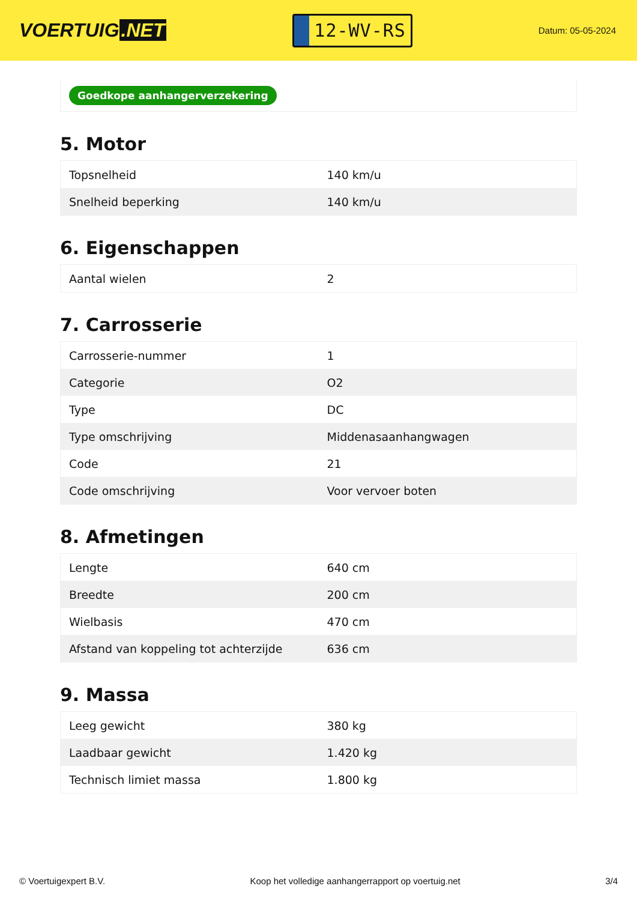VOERTUIG.NET
12-WV-RS
Datum: 05-05-2024
Goedkope aanhangerverzekering
5. Motor
| Topsnelheid | 140 km/u |
| Snelheid beperking | 140 km/u |
6. Eigenschappen
| Aantal wielen | 2 |
7. Carrosserie
| Carrosserie-nummer | 1 |
| Categorie | O2 |
| Type | DC |
| Type omschrijving | Middenasaanhangwagen |
| Code | 21 |
| Code omschrijving | Voor vervoer boten |
8. Afmetingen
| Lengte | 640 cm |
| Breedte | 200 cm |
| Wielbasis | 470 cm |
| Afstand van koppeling tot achterzijde | 636 cm |
9. Massa
| Leeg gewicht | 380 kg |
| Laadbaar gewicht | 1.420 kg |
| Technisch limiet massa | 1.800 kg |
© Voertuigexpert B.V. Koop het volledige aanhangerrapport op voertuig.net 3/4